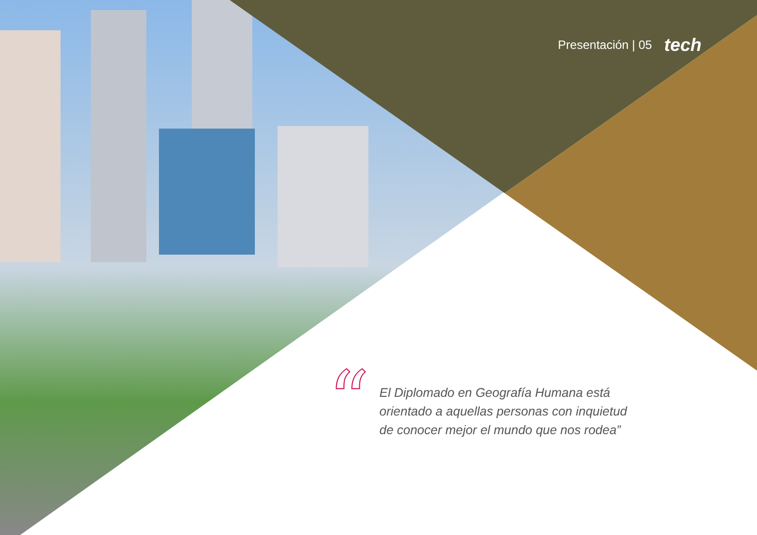Presentación | 05 tech
“
El Diplomado en Geografía Humana está orientado a aquellas personas con inquietud de conocer mejor el mundo que nos rodea”